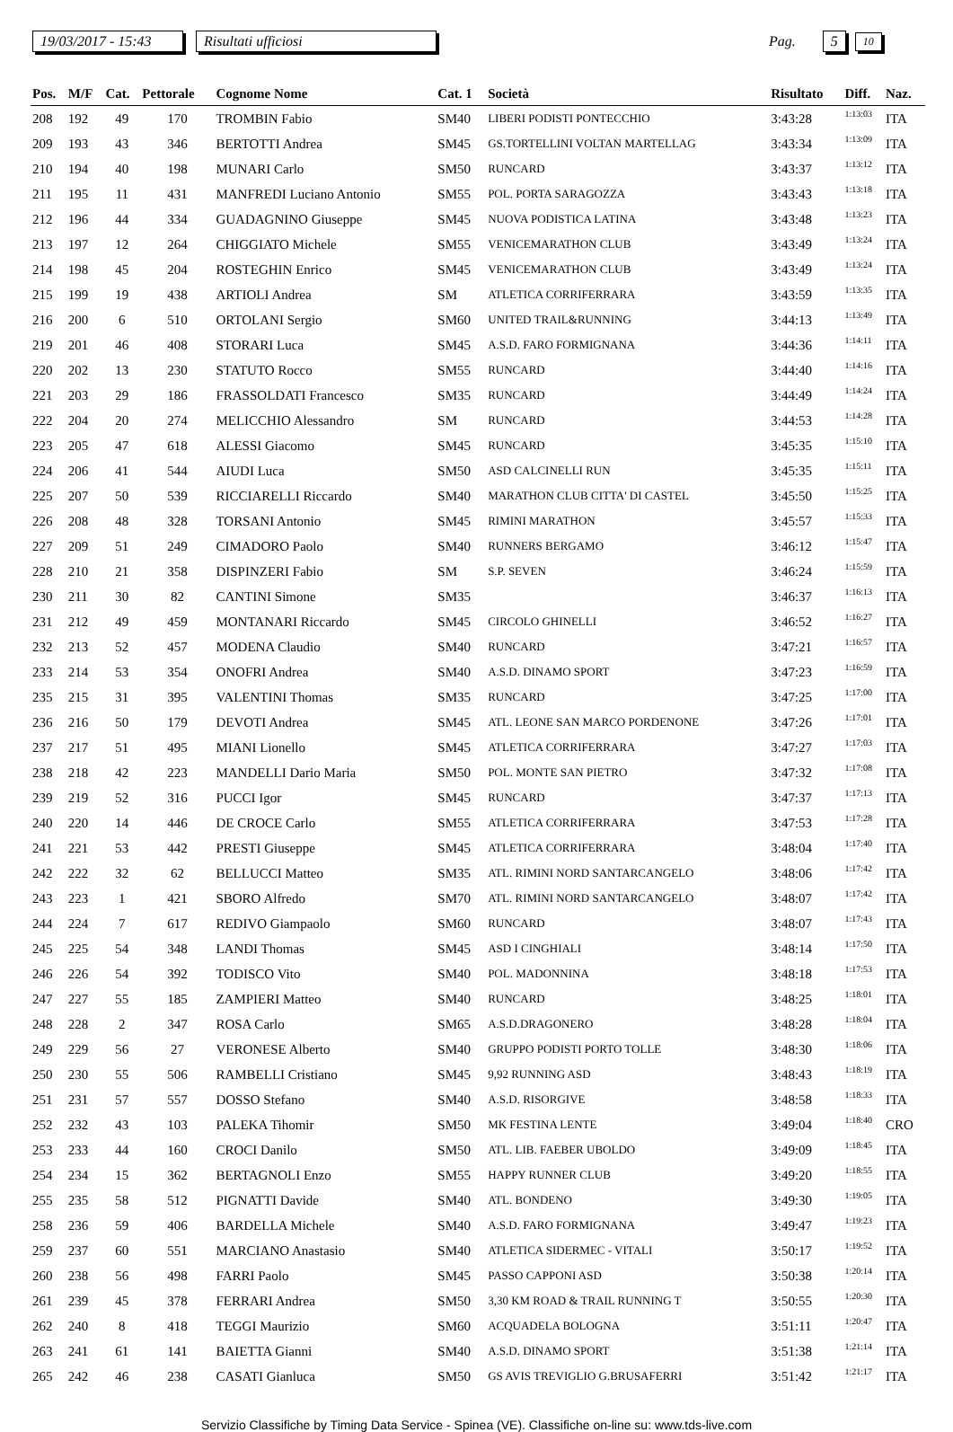19/03/2017 - 15:43 Risultati ufficiosi Pag. 5 10
| Pos. | M/F | Cat. | Pettorale | Cognome Nome | Cat. 1 | Società | Risultato | Diff. | Naz. |
| --- | --- | --- | --- | --- | --- | --- | --- | --- | --- |
| 208 | 192 | 49 | 170 | TROMBIN Fabio | SM40 | LIBERI PODISTI PONTECCHIO | 3:43:28 | 1:13:03 | ITA |
| 209 | 193 | 43 | 346 | BERTOTTI Andrea | SM45 | GS.TORTELLINI VOLTAN MARTELLAG | 3:43:34 | 1:13:09 | ITA |
| 210 | 194 | 40 | 198 | MUNARI Carlo | SM50 | RUNCARD | 3:43:37 | 1:13:12 | ITA |
| 211 | 195 | 11 | 431 | MANFREDI Luciano Antonio | SM55 | POL. PORTA SARAGOZZA | 3:43:43 | 1:13:18 | ITA |
| 212 | 196 | 44 | 334 | GUADAGNINO Giuseppe | SM45 | NUOVA PODISTICA LATINA | 3:43:48 | 1:13:23 | ITA |
| 213 | 197 | 12 | 264 | CHIGGIATO Michele | SM55 | VENICEMARATHON CLUB | 3:43:49 | 1:13:24 | ITA |
| 214 | 198 | 45 | 204 | ROSTEGHIN Enrico | SM45 | VENICEMARATHON CLUB | 3:43:49 | 1:13:24 | ITA |
| 215 | 199 | 19 | 438 | ARTIOLI Andrea | SM | ATLETICA CORRIFERRARA | 3:43:59 | 1:13:35 | ITA |
| 216 | 200 | 6 | 510 | ORTOLANI Sergio | SM60 | UNITED TRAIL&RUNNING | 3:44:13 | 1:13:49 | ITA |
| 219 | 201 | 46 | 408 | STORARI Luca | SM45 | A.S.D. FARO FORMIGNANA | 3:44:36 | 1:14:11 | ITA |
| 220 | 202 | 13 | 230 | STATUTO Rocco | SM55 | RUNCARD | 3:44:40 | 1:14:16 | ITA |
| 221 | 203 | 29 | 186 | FRASSOLDATI Francesco | SM35 | RUNCARD | 3:44:49 | 1:14:24 | ITA |
| 222 | 204 | 20 | 274 | MELICCHIO Alessandro | SM | RUNCARD | 3:44:53 | 1:14:28 | ITA |
| 223 | 205 | 47 | 618 | ALESSI Giacomo | SM45 | RUNCARD | 3:45:35 | 1:15:10 | ITA |
| 224 | 206 | 41 | 544 | AIUDI Luca | SM50 | ASD CALCINELLI RUN | 3:45:35 | 1:15:11 | ITA |
| 225 | 207 | 50 | 539 | RICCIARELLI Riccardo | SM40 | MARATHON CLUB CITTA' DI CASTEL | 3:45:50 | 1:15:25 | ITA |
| 226 | 208 | 48 | 328 | TORSANI Antonio | SM45 | RIMINI MARATHON | 3:45:57 | 1:15:33 | ITA |
| 227 | 209 | 51 | 249 | CIMADORO Paolo | SM40 | RUNNERS BERGAMO | 3:46:12 | 1:15:47 | ITA |
| 228 | 210 | 21 | 358 | DISPINZERI Fabio | SM | S.P. SEVEN | 3:46:24 | 1:15:59 | ITA |
| 230 | 211 | 30 | 82 | CANTINI Simone | SM35 | | 3:46:37 | 1:16:13 | ITA |
| 231 | 212 | 49 | 459 | MONTANARI Riccardo | SM45 | CIRCOLO GHINELLI | 3:46:52 | 1:16:27 | ITA |
| 232 | 213 | 52 | 457 | MODENA Claudio | SM40 | RUNCARD | 3:47:21 | 1:16:57 | ITA |
| 233 | 214 | 53 | 354 | ONOFRI Andrea | SM40 | A.S.D. DINAMO SPORT | 3:47:23 | 1:16:59 | ITA |
| 235 | 215 | 31 | 395 | VALENTINI Thomas | SM35 | RUNCARD | 3:47:25 | 1:17:00 | ITA |
| 236 | 216 | 50 | 179 | DEVOTI Andrea | SM45 | ATL. LEONE SAN MARCO PORDENONE | 3:47:26 | 1:17:01 | ITA |
| 237 | 217 | 51 | 495 | MIANI Lionello | SM45 | ATLETICA CORRIFERRARA | 3:47:27 | 1:17:03 | ITA |
| 238 | 218 | 42 | 223 | MANDELLI Dario Maria | SM50 | POL. MONTE SAN PIETRO | 3:47:32 | 1:17:08 | ITA |
| 239 | 219 | 52 | 316 | PUCCI Igor | SM45 | RUNCARD | 3:47:37 | 1:17:13 | ITA |
| 240 | 220 | 14 | 446 | DE CROCE Carlo | SM55 | ATLETICA CORRIFERRARA | 3:47:53 | 1:17:28 | ITA |
| 241 | 221 | 53 | 442 | PRESTI Giuseppe | SM45 | ATLETICA CORRIFERRARA | 3:48:04 | 1:17:40 | ITA |
| 242 | 222 | 32 | 62 | BELLUCCI Matteo | SM35 | ATL. RIMINI NORD SANTARCANGELO | 3:48:06 | 1:17:42 | ITA |
| 243 | 223 | 1 | 421 | SBORO Alfredo | SM70 | ATL. RIMINI NORD SANTARCANGELO | 3:48:07 | 1:17:42 | ITA |
| 244 | 224 | 7 | 617 | REDIVO Giampaolo | SM60 | RUNCARD | 3:48:07 | 1:17:43 | ITA |
| 245 | 225 | 54 | 348 | LANDI Thomas | SM45 | ASD I CINGHIALI | 3:48:14 | 1:17:50 | ITA |
| 246 | 226 | 54 | 392 | TODISCO Vito | SM40 | POL. MADONNINA | 3:48:18 | 1:17:53 | ITA |
| 247 | 227 | 55 | 185 | ZAMPIERI Matteo | SM40 | RUNCARD | 3:48:25 | 1:18:01 | ITA |
| 248 | 228 | 2 | 347 | ROSA Carlo | SM65 | A.S.D.DRAGONERO | 3:48:28 | 1:18:04 | ITA |
| 249 | 229 | 56 | 27 | VERONESE Alberto | SM40 | GRUPPO PODISTI PORTO TOLLE | 3:48:30 | 1:18:06 | ITA |
| 250 | 230 | 55 | 506 | RAMBELLI Cristiano | SM45 | 9,92 RUNNING ASD | 3:48:43 | 1:18:19 | ITA |
| 251 | 231 | 57 | 557 | DOSSO Stefano | SM40 | A.S.D. RISORGIVE | 3:48:58 | 1:18:33 | ITA |
| 252 | 232 | 43 | 103 | PALEKA Tihomir | SM50 | MK FESTINA LENTE | 3:49:04 | 1:18:40 | CRO |
| 253 | 233 | 44 | 160 | CROCI Danilo | SM50 | ATL. LIB. FAEBER UBOLDO | 3:49:09 | 1:18:45 | ITA |
| 254 | 234 | 15 | 362 | BERTAGNOLI Enzo | SM55 | HAPPY RUNNER CLUB | 3:49:20 | 1:18:55 | ITA |
| 255 | 235 | 58 | 512 | PIGNATTI Davide | SM40 | ATL. BONDENO | 3:49:30 | 1:19:05 | ITA |
| 258 | 236 | 59 | 406 | BARDELLA Michele | SM40 | A.S.D. FARO FORMIGNANA | 3:49:47 | 1:19:23 | ITA |
| 259 | 237 | 60 | 551 | MARCIANO Anastasio | SM40 | ATLETICA SIDERMEC - VITALI | 3:50:17 | 1:19:52 | ITA |
| 260 | 238 | 56 | 498 | FARRI Paolo | SM45 | PASSO CAPPONI ASD | 3:50:38 | 1:20:14 | ITA |
| 261 | 239 | 45 | 378 | FERRARI Andrea | SM50 | 3,30 KM ROAD & TRAIL RUNNING T | 3:50:55 | 1:20:30 | ITA |
| 262 | 240 | 8 | 418 | TEGGI Maurizio | SM60 | ACQUADELA BOLOGNA | 3:51:11 | 1:20:47 | ITA |
| 263 | 241 | 61 | 141 | BAIETTA Gianni | SM40 | A.S.D. DINAMO SPORT | 3:51:38 | 1:21:14 | ITA |
| 265 | 242 | 46 | 238 | CASATI Gianluca | SM50 | GS AVIS TREVIGLIO G.BRUSAFERRI | 3:51:42 | 1:21:17 | ITA |
Servizio Classifiche by Timing Data Service - Spinea (VE). Classifiche on-line su: www.tds-live.com